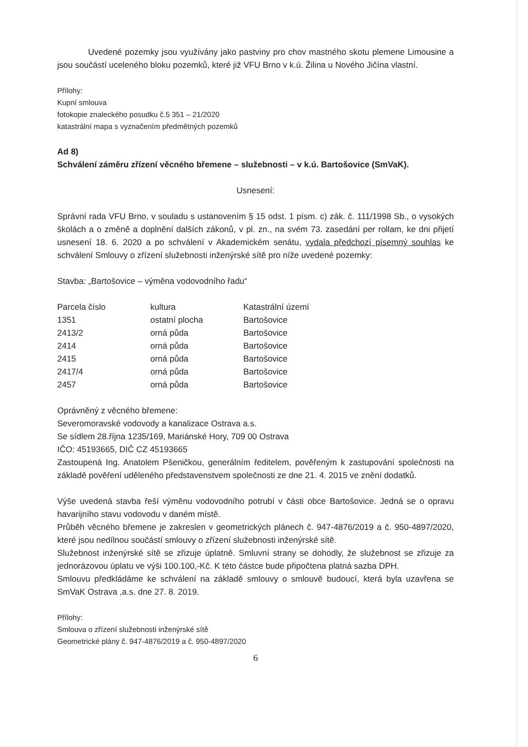Uvedené pozemky jsou využívány jako pastviny pro chov mastného skotu plemene Limousine a jsou součástí uceleného bloku pozemků, které již VFU Brno v k.ú. Žilina u Nového Jičína vlastní.
Přílohy:
Kupní smlouva
fotokopie znaleckého posudku č.5 351 – 21/2020
katastrální mapa s vyznačením předmětných pozemků
Ad 8)
Schválení záměru zřízení věcného břemene – služebnosti – v k.ú. Bartošovice (SmVaK).
Usnesení:
Správní rada VFU Brno, v souladu s ustanovením § 15 odst. 1 písm. c) zák. č. 111/1998 Sb., o vysokých školách a o změně a doplnění dalších zákonů, v pl. zn., na svém 73. zasedání per rollam, ke dni přijetí usnesení 18. 6. 2020 a po schválení v Akademickém senátu, vydala předchozí písemný souhlas ke schválení Smlouvy o zřízení služebnosti inženýrské sítě pro níže uvedené pozemky:
Stavba: „Bartošovice – výměna vodovodního řadu“
| Parcela číslo | kultura | Katastrální území |
| 1351 | ostatní plocha | Bartošovice |
| 2413/2 | orná půda | Bartošovice |
| 2414 | orná půda | Bartošovice |
| 2415 | orná půda | Bartošovice |
| 2417/4 | orná půda | Bartošovice |
| 2457 | orná půda | Bartošovice |
Oprávněný z věcného břemene:
Severomoravské vodovody a kanalizace Ostrava a.s.
Se sídlem 28.října 1235/169, Mariánské Hory, 709 00 Ostrava
IČO: 45193665, DIČ CZ 45193665
Zastoupená Ing. Anatolem Pšeničkou, generálním ředitelem, pověřeným k zastupování společnosti na základě pověření uděleného představenstvem společnosti ze dne 21. 4. 2015 ve znění dodatků.
Výše uvedená stavba řeší výměnu vodovodního potrubí v části obce Bartošovice. Jedná se o opravu havarijního stavu vodovodu v daném místě.
Průběh věcného břemene je zakreslen v geometrických plánech č. 947-4876/2019 a č. 950-4897/2020, které jsou nedílnou součástí smlouvy o zřízení služebnosti inženýrské sítě.
Služebnost inženýrské sítě se zřizuje úplatně. Smluvní strany se dohodly, že služebnost se zřizuje za jednorázovou úplatu ve výši 100.100,-Kč. K této částce bude připočtena platná sazba DPH.
Smlouvu předkládáme ke schválení na základě smlouvy o smlouvě budoucí, která byla uzavřena se SmVaK Ostrava ,a.s. dne 27. 8. 2019.
Přílohy:
Smlouva o zřízení služebnosti inženýrské sítě
Geometrické plány č. 947-4876/2019 a č. 950-4897/2020
6